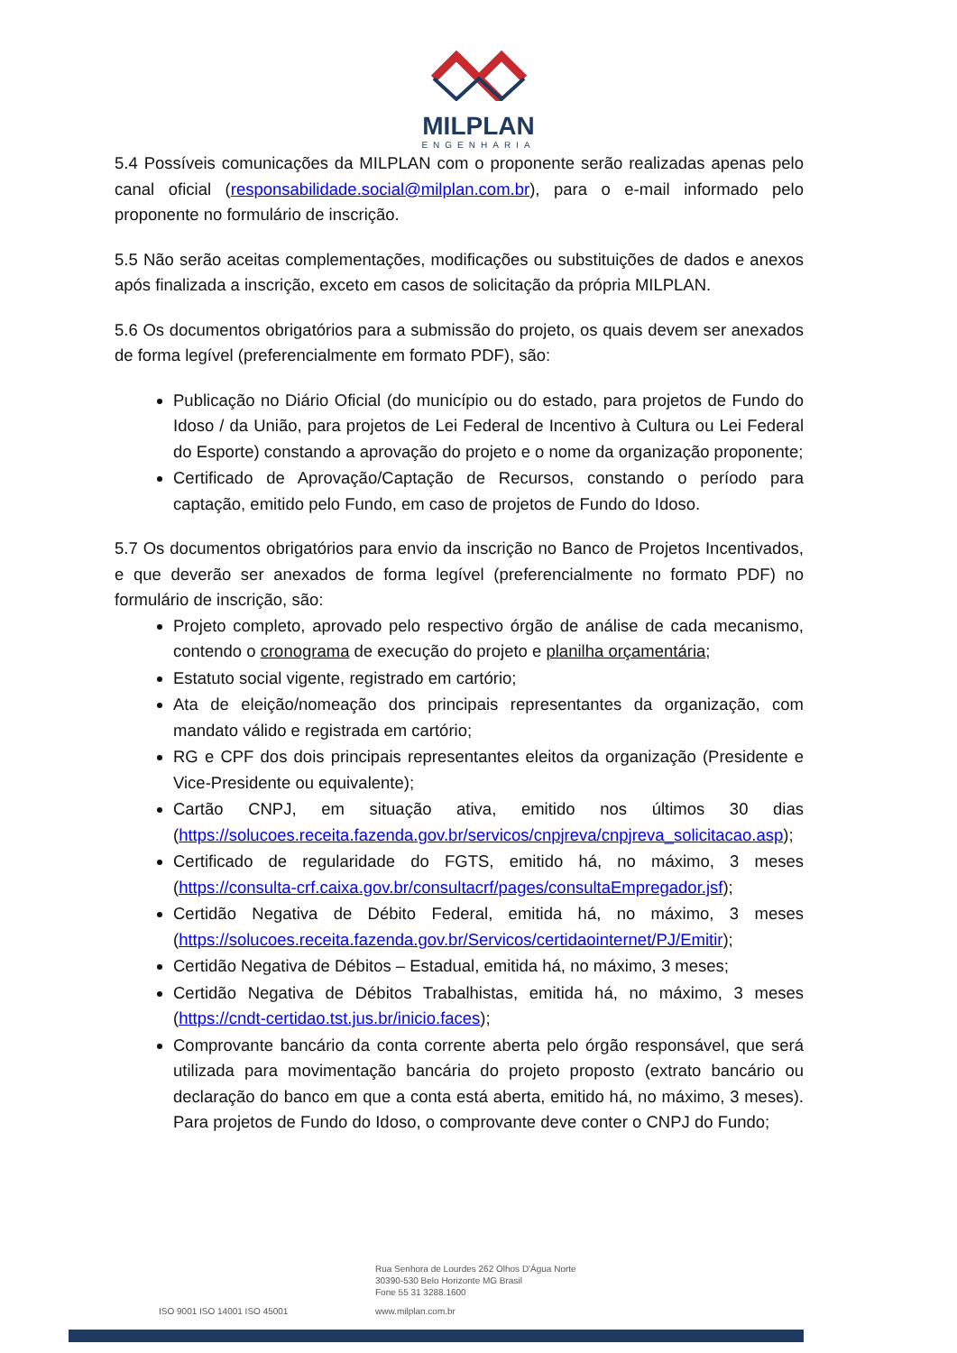MILPLAN
ENGENHARIA
5.4 Possíveis comunicações da MILPLAN com o proponente serão realizadas apenas pelo canal oficial (responsabilidade.social@milplan.com.br), para o e-mail informado pelo proponente no formulário de inscrição.
5.5 Não serão aceitas complementações, modificações ou substituições de dados e anexos após finalizada a inscrição, exceto em casos de solicitação da própria MILPLAN.
5.6 Os documentos obrigatórios para a submissão do projeto, os quais devem ser anexados de forma legível (preferencialmente em formato PDF), são:
Publicação no Diário Oficial (do município ou do estado, para projetos de Fundo do Idoso / da União, para projetos de Lei Federal de Incentivo à Cultura ou Lei Federal do Esporte) constando a aprovação do projeto e o nome da organização proponente;
Certificado de Aprovação/Captação de Recursos, constando o período para captação, emitido pelo Fundo, em caso de projetos de Fundo do Idoso.
5.7 Os documentos obrigatórios para envio da inscrição no Banco de Projetos Incentivados, e que deverão ser anexados de forma legível (preferencialmente no formato PDF) no formulário de inscrição, são:
Projeto completo, aprovado pelo respectivo órgão de análise de cada mecanismo, contendo o cronograma de execução do projeto e planilha orçamentária;
Estatuto social vigente, registrado em cartório;
Ata de eleição/nomeação dos principais representantes da organização, com mandato válido e registrada em cartório;
RG e CPF dos dois principais representantes eleitos da organização (Presidente e Vice-Presidente ou equivalente);
Cartão CNPJ, em situação ativa, emitido nos últimos 30 dias (https://solucoes.receita.fazenda.gov.br/servicos/cnpjreva/cnpjreva_solicitacao.asp);
Certificado de regularidade do FGTS, emitido há, no máximo, 3 meses (https://consulta-crf.caixa.gov.br/consultacrf/pages/consultaEmpregador.jsf);
Certidão Negativa de Débito Federal, emitida há, no máximo, 3 meses (https://solucoes.receita.fazenda.gov.br/Servicos/certidaointernet/PJ/Emitir);
Certidão Negativa de Débitos – Estadual, emitida há, no máximo, 3 meses;
Certidão Negativa de Débitos Trabalhistas, emitida há, no máximo, 3 meses (https://cndt-certidao.tst.jus.br/inicio.faces);
Comprovante bancário da conta corrente aberta pelo órgão responsável, que será utilizada para movimentação bancária do projeto proposto (extrato bancário ou declaração do banco em que a conta está aberta, emitido há, no máximo, 3 meses). Para projetos de Fundo do Idoso, o comprovante deve conter o CNPJ do Fundo;
Rua Senhora de Lourdes 262 Olhos D'Água Norte
30390-530 Belo Horizonte MG Brasil
Fone 55 31 3288.1600
ISO 9001 ISO 14001 ISO 45001 www.milplan.com.br